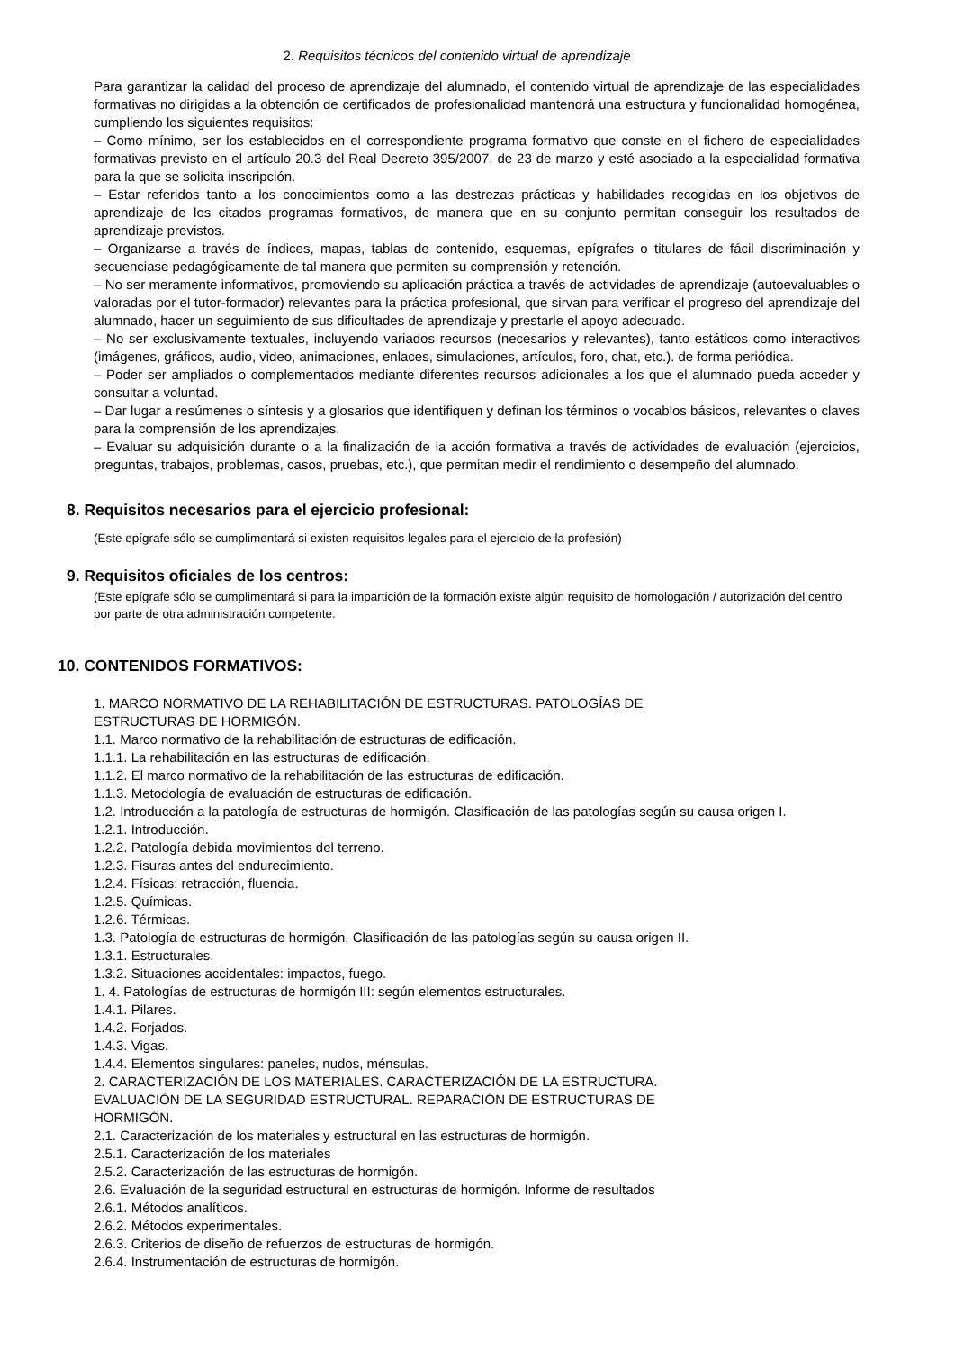2. Requisitos técnicos del contenido virtual de aprendizaje
Para garantizar la calidad del proceso de aprendizaje del alumnado, el contenido virtual de aprendizaje de las especialidades formativas no dirigidas a la obtención de certificados de profesionalidad mantendrá una estructura y funcionalidad homogénea, cumpliendo los siguientes requisitos:
– Como mínimo, ser los establecidos en el correspondiente programa formativo que conste en el fichero de especialidades formativas previsto en el artículo 20.3 del Real Decreto 395/2007, de 23 de marzo y esté asociado a la especialidad formativa para la que se solicita inscripción.
– Estar referidos tanto a los conocimientos como a las destrezas prácticas y habilidades recogidas en los objetivos de aprendizaje de los citados programas formativos, de manera que en su conjunto permitan conseguir los resultados de aprendizaje previstos.
– Organizarse a través de índices, mapas, tablas de contenido, esquemas, epígrafes o titulares de fácil discriminación y secuenciase pedagógicamente de tal manera que permiten su comprensión y retención.
– No ser meramente informativos, promoviendo su aplicación práctica a través de actividades de aprendizaje (autoevaluables o valoradas por el tutor-formador) relevantes para la práctica profesional, que sirvan para verificar el progreso del aprendizaje del alumnado, hacer un seguimiento de sus dificultades de aprendizaje y prestarle el apoyo adecuado.
– No ser exclusivamente textuales, incluyendo variados recursos (necesarios y relevantes), tanto estáticos como interactivos (imágenes, gráficos, audio, video, animaciones, enlaces, simulaciones, artículos, foro, chat, etc.). de forma periódica.
– Poder ser ampliados o complementados mediante diferentes recursos adicionales a los que el alumnado pueda acceder y consultar a voluntad.
– Dar lugar a resúmenes o síntesis y a glosarios que identifiquen y definan los términos o vocablos básicos, relevantes o claves para la comprensión de los aprendizajes.
– Evaluar su adquisición durante o a la finalización de la acción formativa a través de actividades de evaluación (ejercicios, preguntas, trabajos, problemas, casos, pruebas, etc.), que permitan medir el rendimiento o desempeño del alumnado.
8. Requisitos necesarios para el ejercicio profesional:
(Este epígrafe sólo se cumplimentará si existen requisitos legales para el ejercicio de la profesión)
9. Requisitos oficiales de los centros:
(Este epígrafe sólo se cumplimentará si para la impartición de la formación existe algún requisito de homologación / autorización del centro por parte de otra administración competente.
10. CONTENIDOS FORMATIVOS:
1. MARCO NORMATIVO DE LA REHABILITACIÓN DE ESTRUCTURAS. PATOLOGÍAS DE
ESTRUCTURAS DE HORMIGÓN.
1.1. Marco normativo de la rehabilitación de estructuras de edificación.
1.1.1. La rehabilitación en las estructuras de edificación.
1.1.2. El marco normativo de la rehabilitación de las estructuras de edificación.
1.1.3. Metodología de evaluación de estructuras de edificación.
1.2. Introducción a la patología de estructuras de hormigón. Clasificación de las patologías según su causa origen I.
1.2.1. Introducción.
1.2.2. Patología debida movimientos del terreno.
1.2.3. Fisuras antes del endurecimiento.
1.2.4. Físicas: retracción, fluencia.
1.2.5. Químicas.
1.2.6. Térmicas.
1.3. Patología de estructuras de hormigón. Clasificación de las patologías según su causa origen II.
1.3.1. Estructurales.
1.3.2. Situaciones accidentales: impactos, fuego.
1. 4. Patologías de estructuras de hormigón III: según elementos estructurales.
1.4.1. Pilares.
1.4.2. Forjados.
1.4.3. Vigas.
1.4.4. Elementos singulares: paneles, nudos, ménsulas.
2. CARACTERIZACIÓN DE LOS MATERIALES. CARACTERIZACIÓN DE LA ESTRUCTURA.
EVALUACIÓN DE LA SEGURIDAD ESTRUCTURAL. REPARACIÓN DE ESTRUCTURAS DE
HORMIGÓN.
2.1. Caracterización de los materiales y estructural en las estructuras de hormigón.
2.5.1. Caracterización de los materiales
2.5.2. Caracterización de las estructuras de hormigón.
2.6. Evaluación de la seguridad estructural en estructuras de hormigón. Informe de resultados
2.6.1. Métodos analíticos.
2.6.2. Métodos experimentales.
2.6.3. Criterios de diseño de refuerzos de estructuras de hormigón.
2.6.4. Instrumentación de estructuras de hormigón.